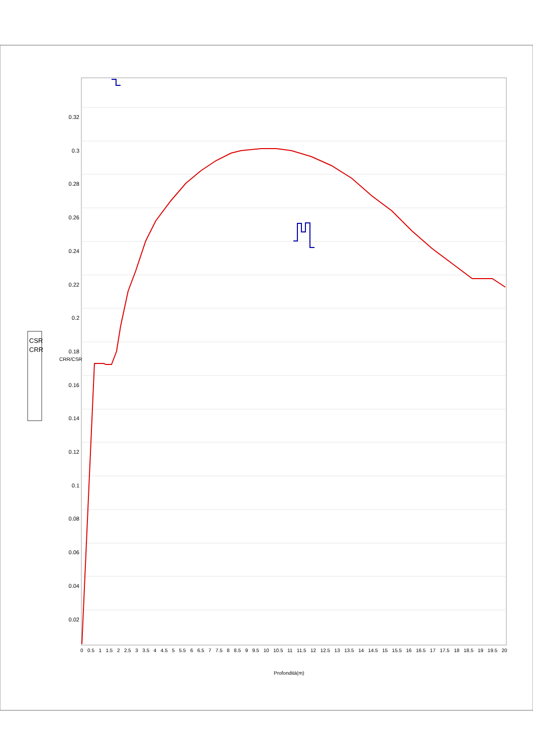CSR
CRR
CRR/CSR
0.32
0.3
0.28
0.26
0.24
0.22
0.2
0.18
0.16
0.14
0.12
0.1
0.08
0.06
0.04
0.02
0 0.5 1 1.5 2 2.5 3 3.5 4 4.5 5 5.5 6 6.5 7 7.5 8 8.5 9 9.5 10 10.5 11 11.5 12 12.5 13 13.5 14 14.5 15 15.5 16 16.5 17 17.5 18 18.5 19 19.5 20
Profondità(m)